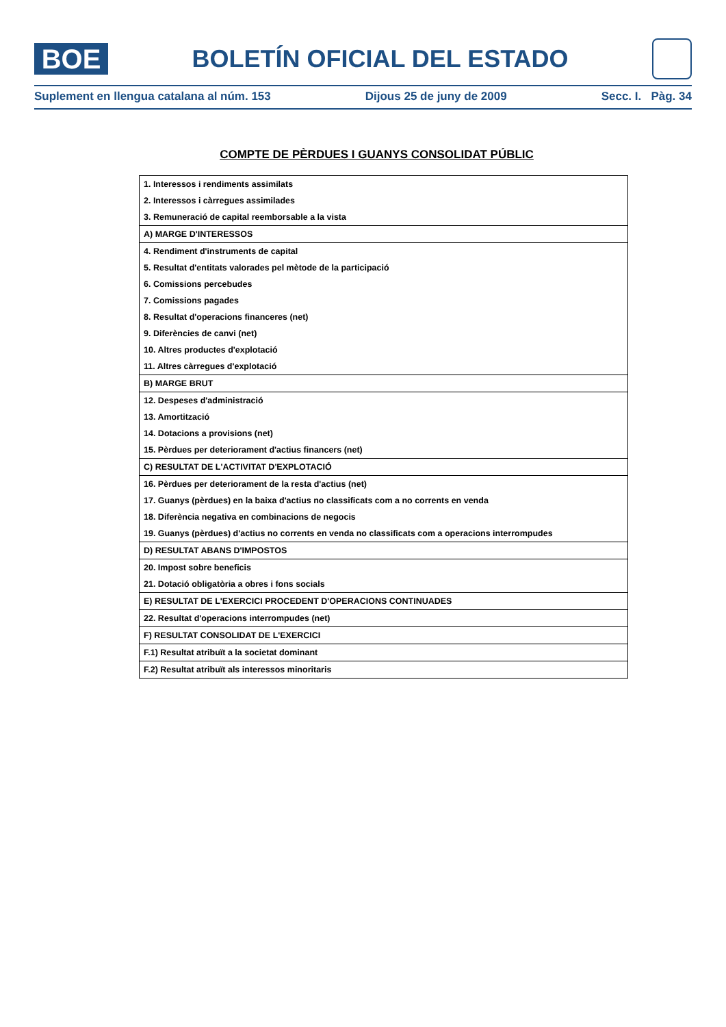BOE
BOLETÍN OFICIAL DEL ESTADO
Suplement en llengua catalana al núm. 153 Dijous 25 de juny de 2009 Secc. I. Pàg. 34
COMPTE DE PÈRDUES I GUANYS CONSOLIDAT PÚBLIC
| 1. Interessos i rendiments assimilats |
| 2. Interessos i càrregues assimilades |
| 3. Remuneració de capital reemborsable a la vista |
| A) MARGE D'INTERESSOS |
| 4. Rendiment d'instruments de capital |
| 5. Resultat d'entitats valorades pel mètode de la participació |
| 6. Comissions percebudes |
| 7. Comissions pagades |
| 8. Resultat d'operacions financeres (net) |
| 9. Diferències de canvi (net) |
| 10. Altres productes d'explotació |
| 11. Altres càrregues d'explotació |
| B) MARGE BRUT |
| 12. Despeses d'administració |
| 13. Amortització |
| 14. Dotacions a provisions (net) |
| 15. Pèrdues per deteriorament d'actius financers (net) |
| C) RESULTAT DE L'ACTIVITAT D'EXPLOTACIÓ |
| 16. Pèrdues per deteriorament de la resta d'actius (net) |
| 17. Guanys (pèrdues) en la baixa d'actius no classificats com a no corrents en venda |
| 18. Diferència negativa en combinacions de negocis |
| 19. Guanys (pèrdues) d'actius no corrents en venda no classificats com a operacions interrompudes |
| D) RESULTAT ABANS D'IMPOSTOS |
| 20. Impost sobre beneficis |
| 21. Dotació obligatòria a obres i fons socials |
| E) RESULTAT DE L'EXERCICI PROCEDENT D'OPERACIONS CONTINUADES |
| 22. Resultat d'operacions interrompudes (net) |
| F) RESULTAT CONSOLIDAT DE L'EXERCICI |
| F.1) Resultat atribuït a la societat dominant |
| F.2) Resultat atribuït als interessos minoritaris |